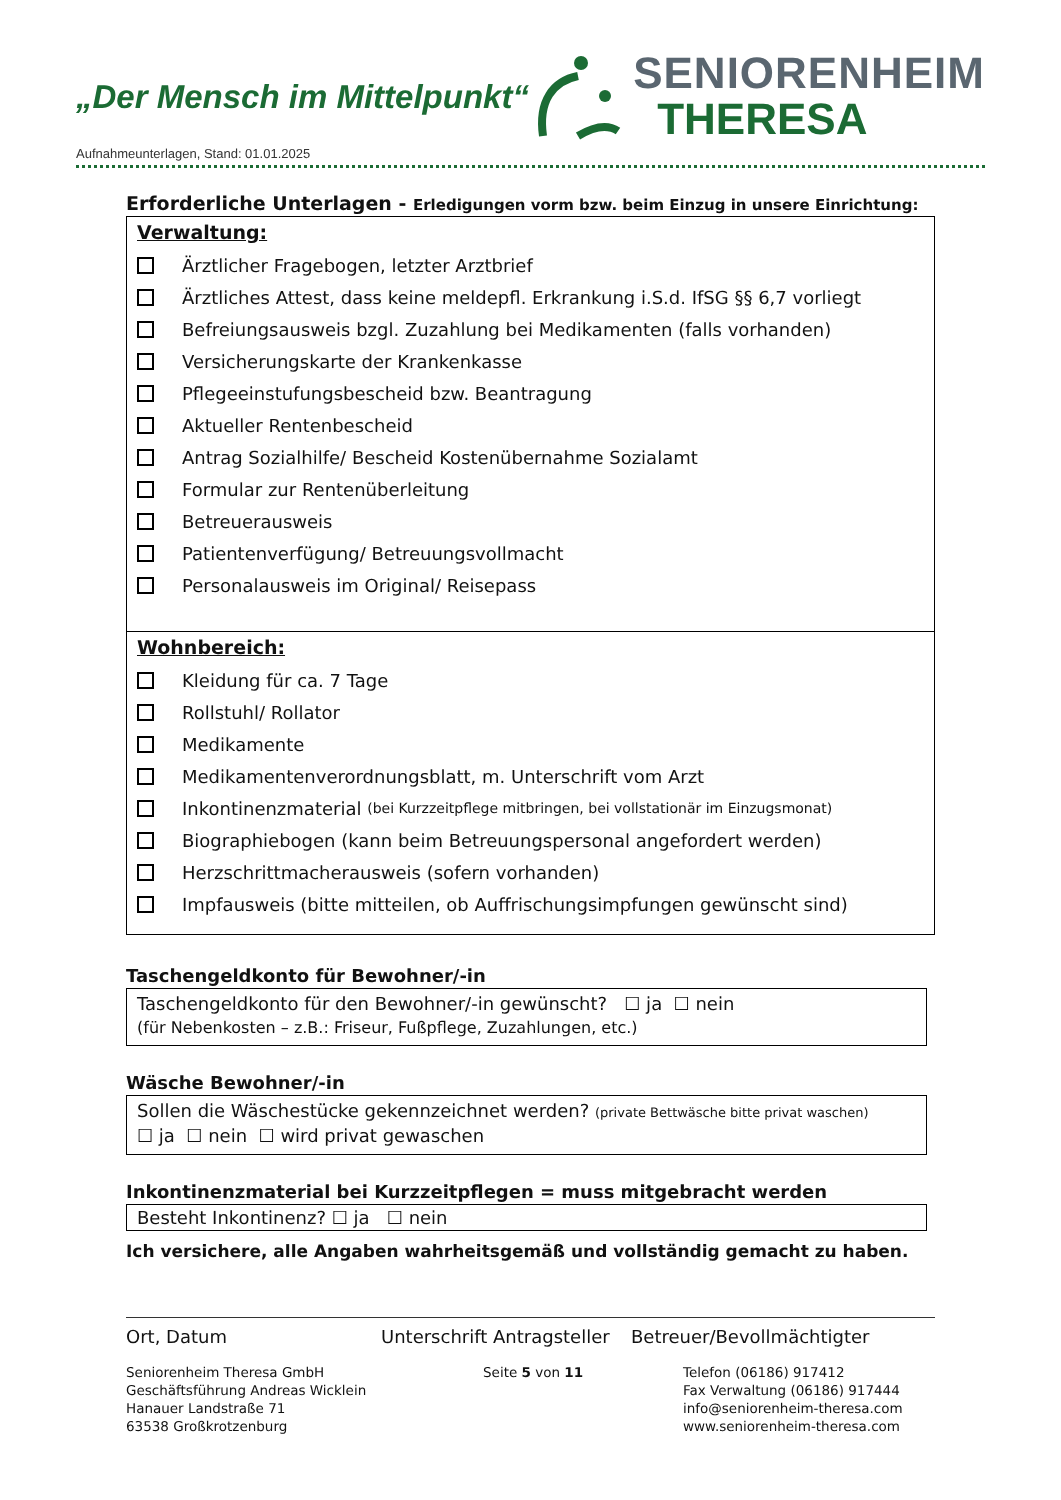„Der Mensch im Mittelpunkt“
SENIORENHEIM
THERESA
Aufnahmeunterlagen, Stand: 01.01.2025
Erforderliche Unterlagen - Erledigungen vorm bzw. beim Einzug in unsere Einrichtung:
Verwaltung:
Ärztlicher Fragebogen, letzter Arztbrief
Ärztliches Attest, dass keine meldepfl. Erkrankung i.S.d. IfSG §§ 6,7 vorliegt
Befreiungsausweis bzgl. Zuzahlung bei Medikamenten (falls vorhanden)
Versicherungskarte der Krankenkasse
Pflegeeinstufungsbescheid bzw. Beantragung
Aktueller Rentenbescheid
Antrag Sozialhilfe/ Bescheid Kostenübernahme Sozialamt
Formular zur Rentenüberleitung
Betreuerausweis
Patientenverfügung/ Betreuungsvollmacht
Personalausweis im Original/ Reisepass
Wohnbereich:
Kleidung für ca. 7 Tage
Rollstuhl/ Rollator
Medikamente
Medikamentenverordnungsblatt, m. Unterschrift vom Arzt
Inkontinenzmaterial (bei Kurzzeitpflege mitbringen, bei vollstationär im Einzugsmonat)
Biographiebogen (kann beim Betreuungspersonal angefordert werden)
Herzschrittmacherausweis (sofern vorhanden)
Impfausweis (bitte mitteilen, ob Auffrischungsimpfungen gewünscht sind)
Taschengeldkonto für Bewohner/-in
Taschengeldkonto für den Bewohner/-in gewünscht? ☐ ja ☐ nein
(für Nebenkosten – z.B.: Friseur, Fußpflege, Zuzahlungen, etc.)
Wäsche Bewohner/-in
Sollen die Wäschestücke gekennzeichnet werden? (private Bettwäsche bitte privat waschen)
☐ ja ☐ nein ☐ wird privat gewaschen
Inkontinenzmaterial bei Kurzzeitpflegen = muss mitgebracht werden
Besteht Inkontinenz? ☐ ja ☐ nein
Ich versichere, alle Angaben wahrheitsgemäß und vollständig gemacht zu haben.
Ort, Datum Unterschrift Antragsteller Betreuer/Bevollmächtigter
Seniorenheim Theresa GmbH
Geschäftsführung Andreas Wicklein
Hanauer Landstraße 71
63538 Großkrotzenburg
Seite 5 von 11 Telefon (06186) 917412
Fax Verwaltung (06186) 917444
info@seniorenheim-theresa.com
www.seniorenheim-theresa.com